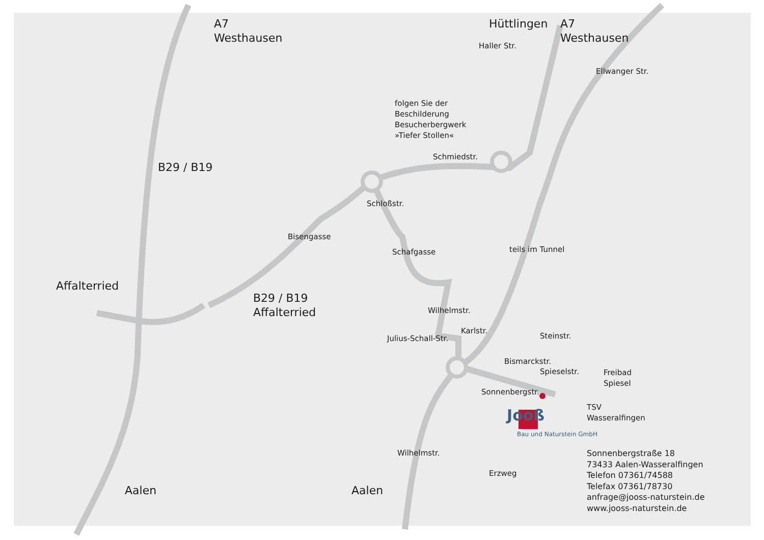A7
Westhausen
Hüttlingen
A7
Westhausen
folgen Sie der
Beschilderung
Besucherbergwerk
»Tiefer Stollen«
B29 / B19
Affalterried
B29 / B19
Affalterried
Schmiedstr.
Haller Str.
Ellwanger Str.
Bisengasse
Schloßstr.
Schafgasse teils im Tunnel
Wilhelmstr.
Julius-Schall-Str.
Karlstr.
Steinstr.
Bismarckstr.
Spieselstr.
Freibad
Spiesel
Sonnenbergstr.
TSV
Wasseralfingen
Jooß
Bau und Naturstein GmbH
Erzweg
Wilhelmstr.
Aalen Aalen
Sonnenbergstraße 18
73433 Aalen-Wasseralfingen
Telefon 07361/74588
Telefax 07361/78730
anfrage@jooss-naturstein.de
www.jooss-naturstein.de